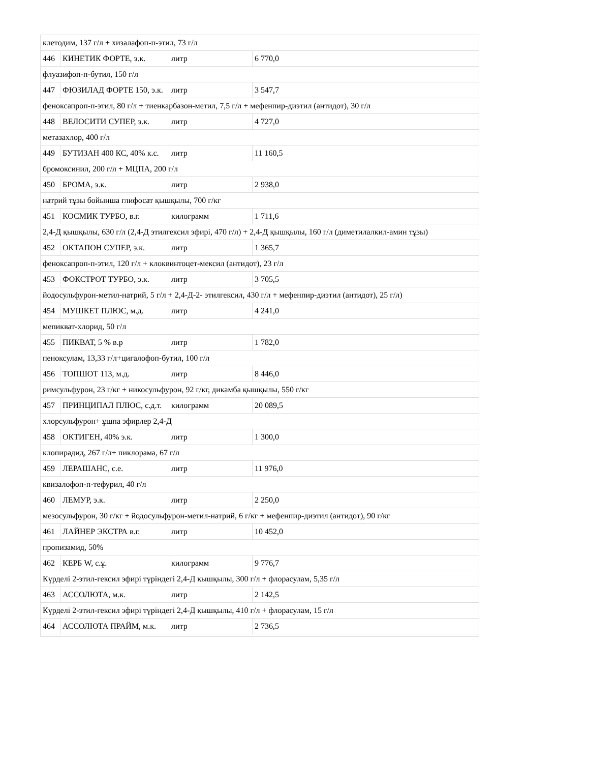| клетодим, 137 г/л + хизалафоп-п-этил, 73 г/л | | | |
| 446 | КИНЕТИК ФОРТЕ, э.к. | литр | 6 770,0 |
| флуазифоп-п-бутил, 150 г/л | | | |
| 447 | ФЮЗИЛАД ФОРТЕ 150, э.к. | литр | 3 547,7 |
| феноксапроп-п-этил, 80 г/л + тиенкарбазон-метил, 7,5 г/л + мефенпир-диэтил (антидот), 30 г/л | | | |
| 448 | ВЕЛОСИТИ СУПЕР, э.к. | литр | 4 727,0 |
| метазахлор, 400 г/л | | | |
| 449 | БУТИЗАН 400 КС, 40% к.с. | литр | 11 160,5 |
| бромоксинил, 200 г/л + МЦПА, 200 г/л | | | |
| 450 | БРОМА, э.к. | литр | 2 938,0 |
| натрий тұзы бойынша глифосат қышқылы, 700 г/кг | | | |
| 451 | КОСМИК ТУРБО, в.г. | килограмм | 1 711,6 |
| 2,4-Д қышқылы, 630 г/л (2,4-Д этилгексил эфирі, 470 г/л) + 2,4-Д қышқылы, 160 г/л (диметилалкил-амин тұзы) | | | |
| 452 | ОКТАПОН СУПЕР, э.к. | литр | 1 365,7 |
| феноксапроп-п-этил, 120 г/л + клоквинтоцет-мексил (антидот), 23 г/л | | | |
| 453 | ФОКСТРОТ ТУРБО, э.к. | литр | 3 705,5 |
| йодосульфурон-метил-натрий, 5 г/л + 2,4-Д-2- этилгексил, 430 г/л + мефенпир-диэтил (антидот), 25 г/л) | | | |
| 454 | МУШКЕТ ПЛЮС, м.д. | литр | 4 241,0 |
| мепикват-хлорид, 50 г/л | | | |
| 455 | ПИКВАТ, 5 % в.р | литр | 1 782,0 |
| пеноксулам, 13,33 г/л+цигалофоп-бутил, 100 г/л | | | |
| 456 | ТОПШОТ 113, м.д. | литр | 8 446,0 |
| римсульфурон, 23 г/кг + никосульфурон, 92 г/кг, дикамба қышқылы, 550 г/кг | | | |
| 457 | ПРИНЦИПАЛ ПЛЮС, с.д.т. | килограмм | 20 089,5 |
| хлорсульфурон+ ұшпа эфирлер 2,4-Д | | | |
| 458 | ОКТИГЕН, 40% э.к. | литр | 1 300,0 |
| клопирадид, 267 г/л+ пиклорама, 67 г/л | | | |
| 459 | ЛЕРАШАНС, с.е. | литр | 11 976,0 |
| квизалофоп-п-тефурил, 40 г/л | | | |
| 460 | ЛЕМУР, э.к. | литр | 2 250,0 |
| мезосульфурон, 30 г/кг + йодосульфурон-метил-натрий, 6 г/кг + мефенпир-диэтил (антидот), 90 г/кг | | | |
| 461 | ЛАЙНЕР ЭКСТРА в.г. | литр | 10 452,0 |
| пропизамид, 50% | | | |
| 462 | КЕРБ W, с.ұ. | килограмм | 9 776,7 |
| Күрделі 2-этил-гексил эфирі түріндегі 2,4-Д қышқылы, 300 г/л + флорасулам, 5,35 г/л | | | |
| 463 | АССОЛЮТА, м.к. | литр | 2 142,5 |
| Күрделі 2-этил-гексил эфирі түріндегі 2,4-Д қышқылы, 410 г/л + флорасулам, 15 г/л | | | |
| 464 | АССОЛЮТА ПРАЙМ, м.к. | литр | 2 736,5 |